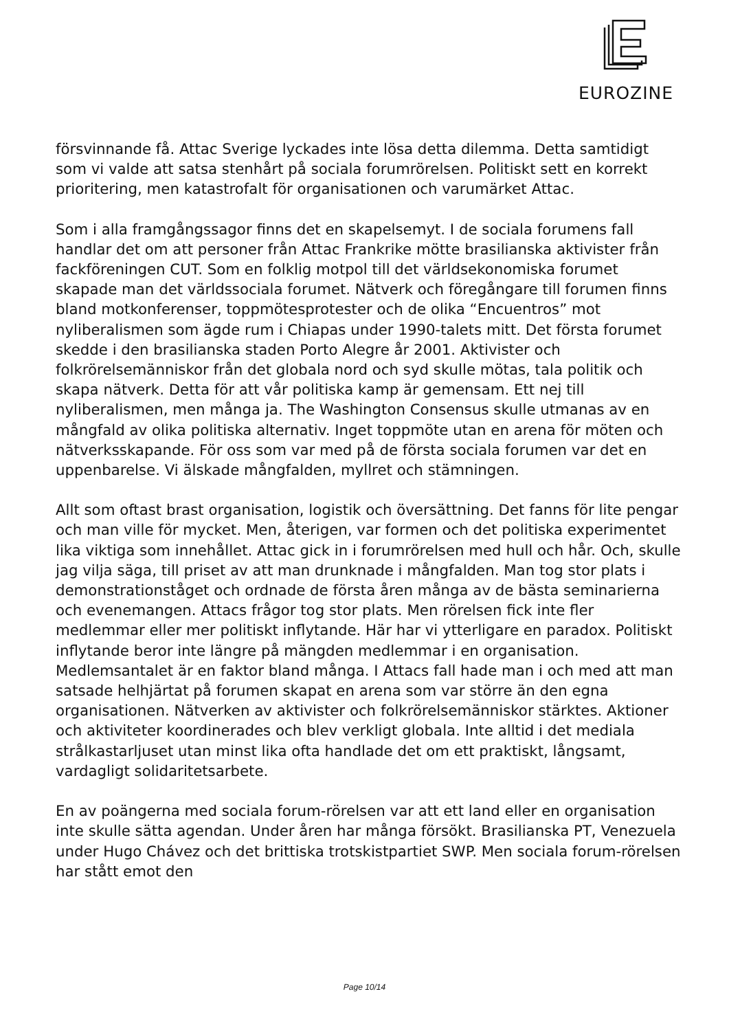EUROZINE
försvinnande få. Attac Sverige lyckades inte lösa detta dilemma. Detta samtidigt som vi valde att satsa stenhårt på sociala forumrörelsen. Politiskt sett en korrekt prioritering, men katastrofalt för organisationen och varumärket Attac.
Som i alla framgångssagor finns det en skapelsemyt. I de sociala forumens fall handlar det om att personer från Attac Frankrike mötte brasilianska aktivister från fackföreningen CUT. Som en folklig motpol till det världsekonomiska forumet skapade man det världssociala forumet. Nätverk och föregångare till forumen finns bland motkonferenser, toppmötesprotester och de olika “Encuentros” mot nyliberalismen som ägde rum i Chiapas under 1990-talets mitt. Det första forumet skedde i den brasilianska staden Porto Alegre år 2001. Aktivister och folkrörelsemänniskor från det globala nord och syd skulle mötas, tala politik och skapa nätverk. Detta för att vår politiska kamp är gemensam. Ett nej till nyliberalismen, men många ja. The Washington Consensus skulle utmanas av en mångfald av olika politiska alternativ. Inget toppmöte utan en arena för möten och nätverksskapande. För oss som var med på de första sociala forumen var det en uppenbarelse. Vi älskade mångfalden, myllret och stämningen.
Allt som oftast brast organisation, logistik och översättning. Det fanns för lite pengar och man ville för mycket. Men, återigen, var formen och det politiska experimentet lika viktiga som innehållet. Attac gick in i forumrörelsen med hull och hår. Och, skulle jag vilja säga, till priset av att man drunknade i mångfalden. Man tog stor plats i demonstrationståget och ordnade de första åren många av de bästa seminarierna och evenemangen. Attacs frågor tog stor plats. Men rörelsen fick inte fler medlemmar eller mer politiskt inflytande. Här har vi ytterligare en paradox. Politiskt inflytande beror inte längre på mängden medlemmar i en organisation. Medlemsantalet är en faktor bland många. I Attacs fall hade man i och med att man satsade helhjärtat på forumen skapat en arena som var större än den egna organisationen. Nätverken av aktivister och folkrörelsemänniskor stärktes. Aktioner och aktiviteter koordinerades och blev verkligt globala. Inte alltid i det mediala strålkastarljuset utan minst lika ofta handlade det om ett praktiskt, långsamt, vardagligt solidaritetsarbete.
En av poängerna med sociala forum-rörelsen var att ett land eller en organisation inte skulle sätta agendan. Under åren har många försökt. Brasilianska PT, Venezuela under Hugo Chávez och det brittiska trotskistpartiet SWP. Men sociala forum-rörelsen har stått emot den
Page 10/14